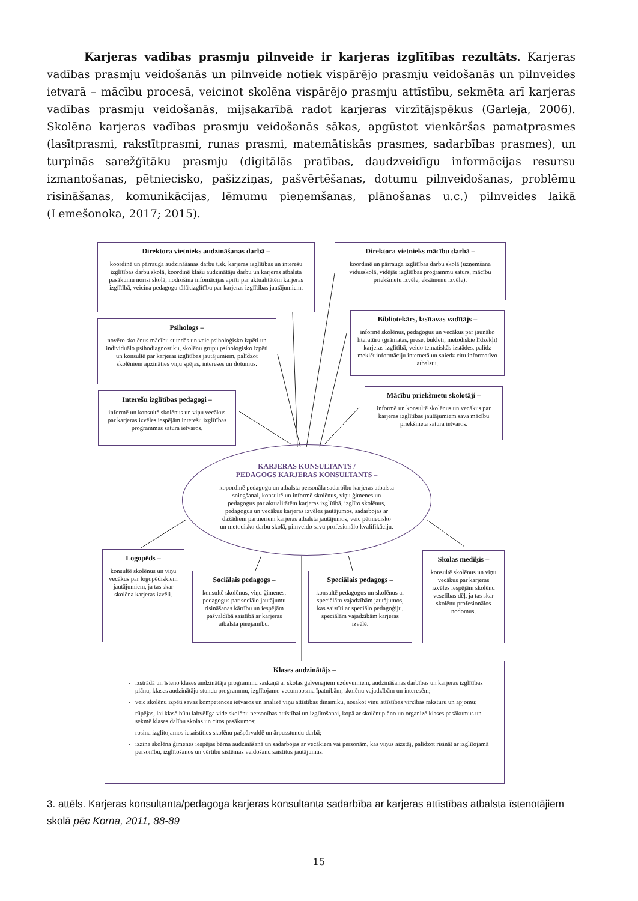Karjeras vadības prasmju pilnveide ir karjeras izglītības rezultāts. Karjeras vadības prasmju veidošanās un pilnveide notiek vispārējo prasmju veidošanās un pilnveides ietvarā – mācību procesā, veicinot skolēna vispārējo prasmju attīstību, sekmēta arī karjeras vadības prasmju veidošanās, mijsakarībā radot karjeras virzītājspēkus (Garleja, 2006). Skolēna karjeras vadības prasmju veidošanās sākas, apgūstot vienkāršas pamatprasmes (lasītprasmi, rakstītprasmi, runas prasmi, matemātiskās prasmes, sadarbības prasmes), un turpinās sarežģītāku prasmju (digitālās pratības, daudzveidīgu informācijas resursu izmantošanas, pētniecisko, pašizziņas, pašvērtēšanas, dotumu pilnveidošanas, problēmu risināšanas, komunikācijas, lēmumu pieņemšanas, plānošanas u.c.) pilnveides laikā (Lemešonoka, 2017; 2015).
Direktora vietnieks audzināšanas darbā –
koordinē un pārrauga audzināšanas darbu t.sk. karjeras izglītības un interešu izglītības darbu skolā, koordinē klašu audzinātāju darbu un karjeras atbalsta pasākumu norisi skolā, nodrošina infomācijas aprīti par aktualitātēm karjeras izglītībā, veicina pedagogu tālākizglītību par karjeras izglītības jautājumiem.
Direktora vietnieks mācību darbā –
koordinē un pārrauga izglītības darbu skolā (uzņemšana vidusskolā, vidējās izglītības programmu saturs, mācību priekšmetu izvēle, eksāmenu izvēle).
Psihologs –
novēro skolēnus mācību stundās un veic psiholoģisko izpēti un individuālo psihodiagnostiku, skolēnu grupu psiholoģisko izpēti un konsultē par karjeras izglītības jautājumiem, palīdzot skolēniem apzināties viņu spējas, intereses un dotumus.
Bibliotekārs, lasītavas vadītājs –
informē skolēnus, pedagogus un vecākus par jaunāko literatūru (grāmatas, prese, bukleti, metodiskie līdzekļi) karjeras izglītībā, veido tematiskās izstādes, palīdz meklēt informāciju internetā un sniedz citu informatīvo atbalstu.
Interešu izglītības pedagogi –
informē un konsultē skolēnus un viņu vecākus par karjeras izvēles iespējām interešu izglītības programmas satura ietvaros.
Mācību priekšmetu skolotāji –
informē un konsultē skolēnus un vecākus par karjeras izglītības jautājumiem sava mācību priekšmeta satura ietvaros.
KARJERAS KONSULTANTS /
PEDAGOGS KARJERAS KONSULTANTS –
kopordinē pedagogu un atbalsta personāla sadarbību karjeras atbalsta sniegšanai, konsultē un informē skolēnus, viņu ģimenes un pedagogus par aktualitātēm karjeras izglītībā, izglīto skolēnus, pedagogus un vecākus karjeras izvēles jautājumos, sadarbojas ar dažādiem partneriem karjeras atbalsta jautājumos, veic pētniecisko un metodisko darbu skolā, pilnveido savu profesionālo kvalifikāciju.
Logopēds –
konsultē skolēnus un viņu vecākus par logopēdiskiem jautājumiem, ja tas skar skolēna karjeras izvēli.
Sociālais pedagogs –
konsultē skolēnus, viņu ģimenes, pedagogus par sociālo jautājumu risināšanas kārtību un iespējām pašvaldībā saistībā ar karjeras atbalsta pieejamību.
Speciālais pedagogs –
konsultē pedagogus un skolēnus ar speciālām vajadzībām jautājumos, kas saistīti ar speciālo pedagoģiju, speciālām vajadzībām karjeras izvēlē.
Skolas mediķis –
konsultē skolēnus un viņu vecākus par karjeras izvēles iespējām skolēnu veselības dēļ, ja tas skar skolēnu profesionālos nodomus.
Klases audzinātājs –
izstrādā un īsteno klases audzinātāja programmu saskaņā ar skolas galvenajiem uzdevumiem, audzināšanas darbības un karjeras izglītības plānu, klases audzinātāju stundu programmu, izglītojamo vecumposma īpatnībām, skolēnu vajadzībām un interesēm;
veic skolēnu izpēti savas kompetences ietvaros un analizē viņu attīstības dinamiku, nosakot viņu attīstības virzības raksturu un apjomu;
rūpējas, lai klasē būtu labvēlīga vide skolēnu personības attīstībai un izglītošanai, kopā ar skolēnuplāno un organizē klases pasākumus un sekmē klases dalību skolas un citos pasākumos;
rosina izglītojamos iesaistīties skolēnu pašpārvaldē un ārpusstundu darbā;
izzina skolēna ģimenes iespējas bērna audzināšanā un sadarbojas ar vecākiem vai personām, kas viņus aizstāj, palīdzot risināt ar izglītojamā personību, izglītošanos un vērtību sistēmas veidošanu saistītus jautājumus.
3. attēls. Karjeras konsultanta/pedagoga karjeras konsultanta sadarbība ar karjeras attīstības atbalsta īstenotājiem skolā pēc Korna, 2011, 88-89
15